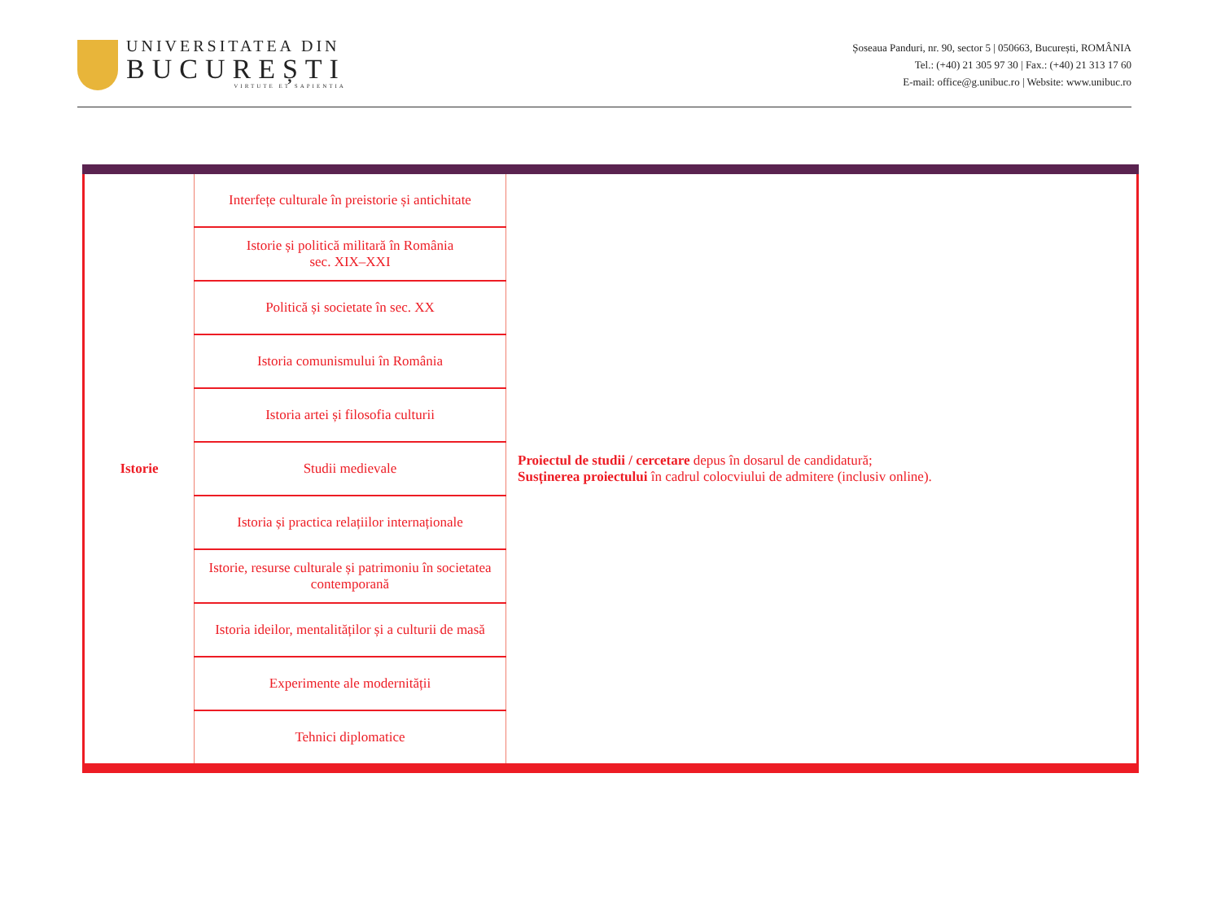UNIVERSITATEA DIN
BUCUREȘTI
VIRTUTE ET SAPIENTIA
Șoseaua Panduri, nr. 90, sector 5 | 050663, București, ROMÂNIA
Tel.: (+40) 21 305 97 30 | Fax.: (+40) 21 313 17 60
E-mail: office@g.unibuc.ro | Website: www.unibuc.ro
| Istorie | Interfețe culturale în preistorie și antichitate | Proiectul de studii / cercetare depus în dosarul de candidatură; Susținerea proiectului în cadrul colocviului de admitere (inclusiv online). |
| | Istorie și politică militară în România sec. XIX–XXI | |
| | Politică și societate în sec. XX | |
| | Istoria comunismului în România | |
| | Istoria artei și filosofia culturii | |
| | Studii medievale | |
| | Istoria și practica relațiilor internaționale | |
| | Istorie, resurse culturale și patrimoniu în societatea contemporană | |
| | Istoria ideilor, mentalităților și a culturii de masă | |
| | Experimente ale modernității | |
| | Tehnici diplomatice | |